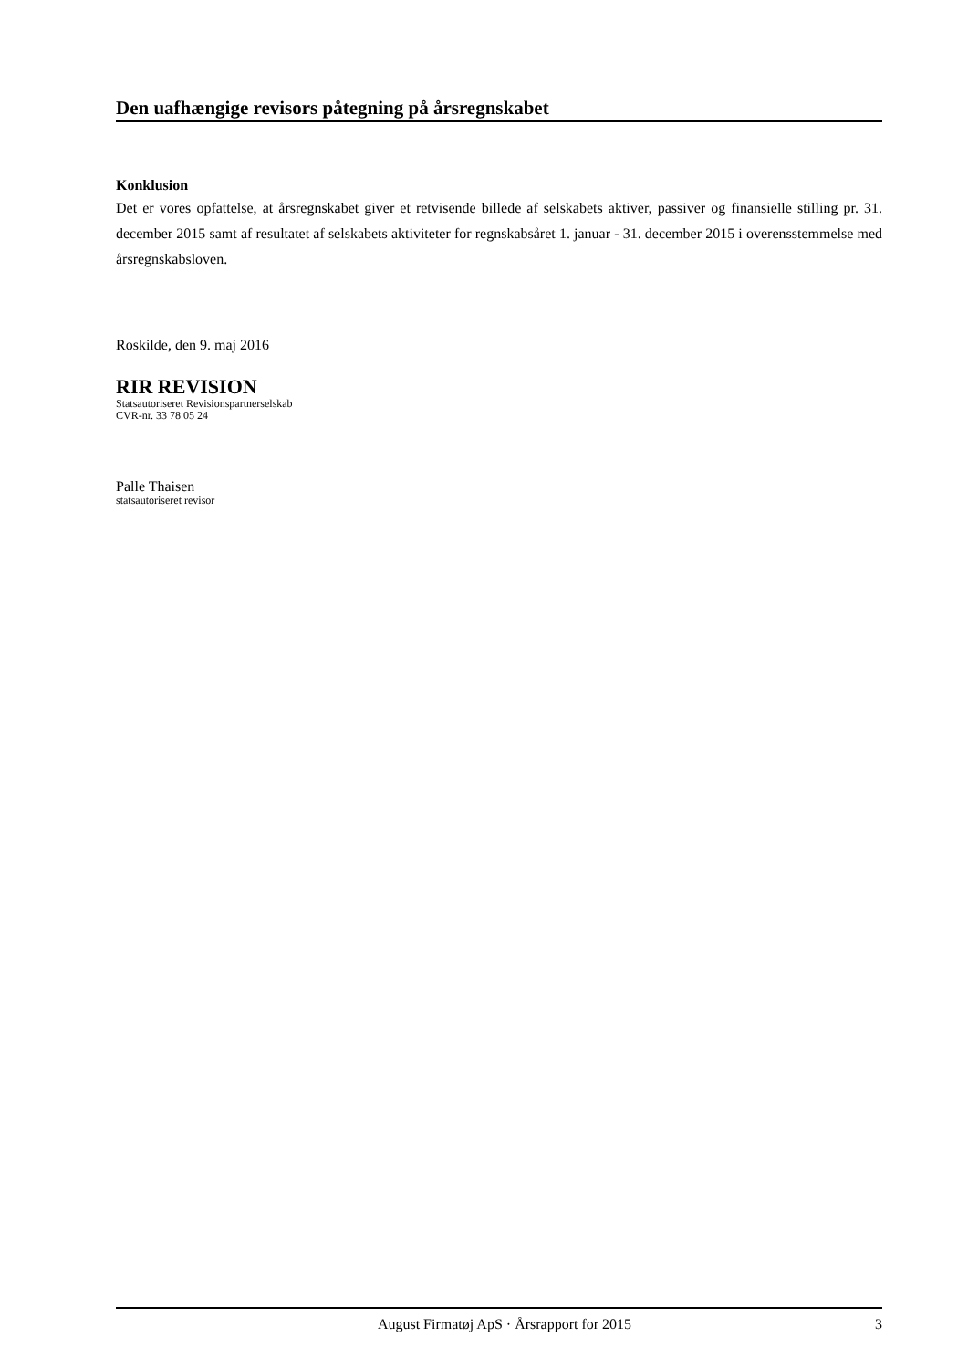Den uafhængige revisors påtegning på årsregnskabet
Konklusion
Det er vores opfattelse, at årsregnskabet giver et retvisende billede af selskabets aktiver, passiver og finansielle stilling pr. 31. december 2015 samt af resultatet af selskabets aktiviteter for regnskabsåret 1. januar - 31. december 2015 i overensstemmelse med årsregnskabsloven.
Roskilde, den 9. maj 2016
RIR REVISION
Statsautoriseret Revisionspartnerselskab
CVR-nr. 33 78 05 24
Palle Thaisen
statsautoriseret revisor
August Firmatøj ApS · Årsrapport for 2015 3